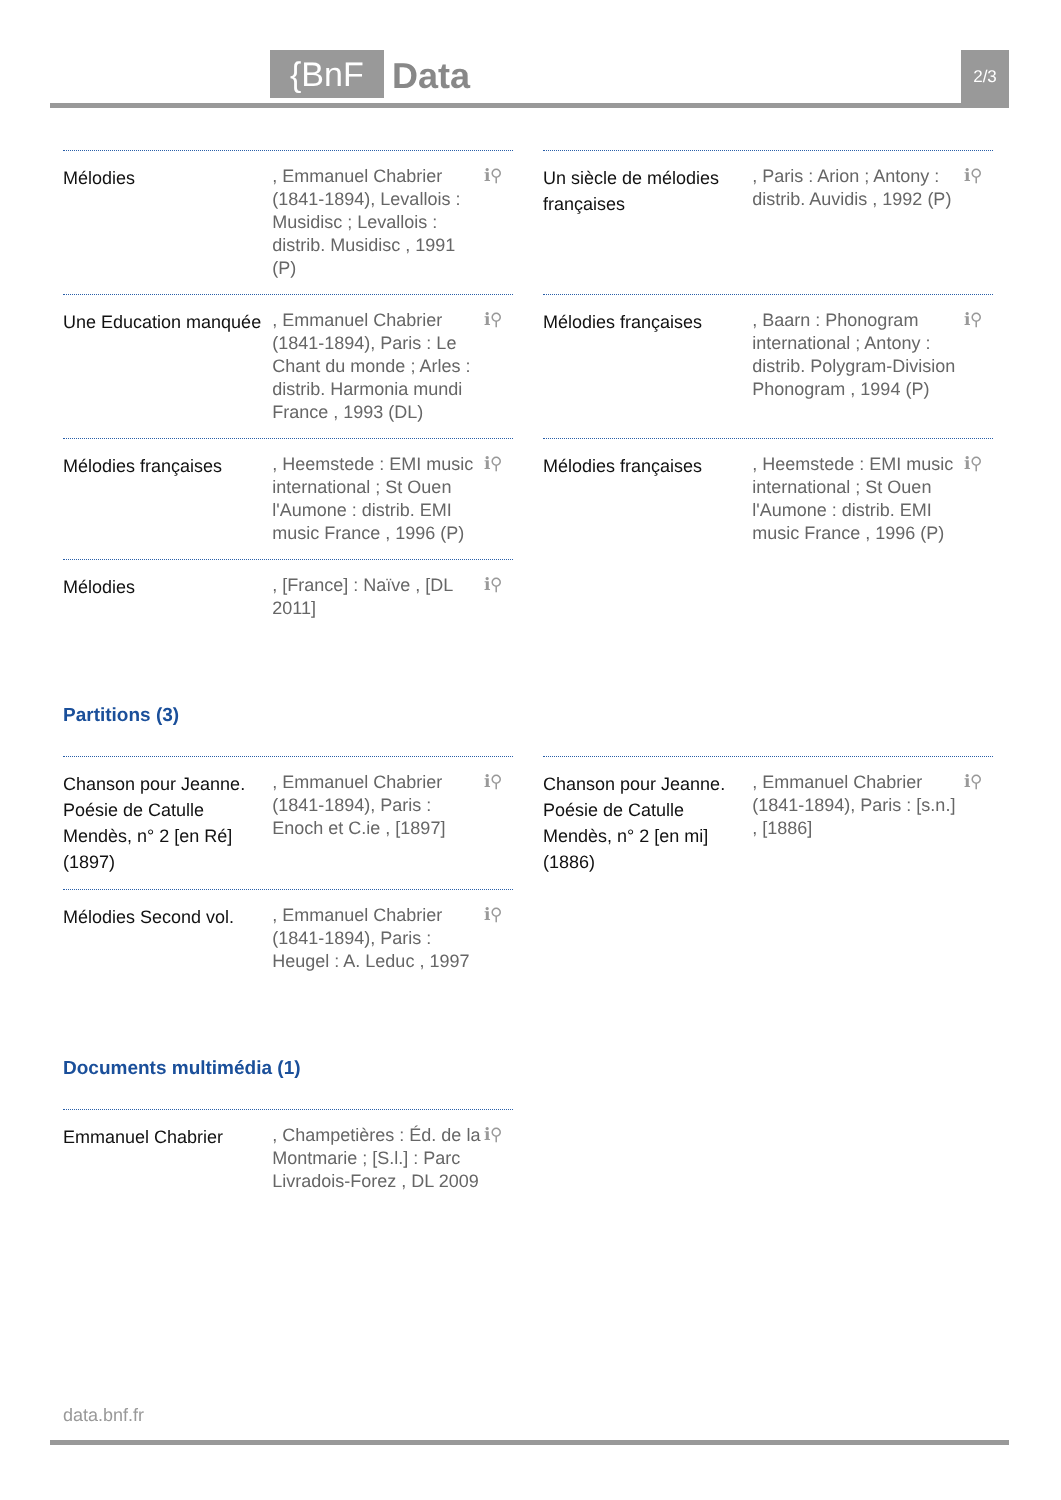{BnF Data 2/3
Mélodies
, Emmanuel Chabrier (1841-1894), Levallois : Musidisc ; Levallois : distrib. Musidisc , 1991 (P)
ℹ⚲
Un siècle de mélodies françaises
, Paris : Arion ; Antony : distrib. Auvidis , 1992 (P)
ℹ⚲
Une Education manquée
, Emmanuel Chabrier (1841-1894), Paris : Le Chant du monde ; Arles : distrib. Harmonia mundi France , 1993 (DL)
ℹ⚲
Mélodies françaises
, Baarn : Phonogram international ; Antony : distrib. Polygram-Division Phonogram , 1994 (P)
ℹ⚲
Mélodies françaises
, Heemstede : EMI music international ; St Ouen l'Aumone : distrib. EMI music France , 1996 (P)
ℹ⚲
Mélodies françaises
, Heemstede : EMI music international ; St Ouen l'Aumone : distrib. EMI music France , 1996 (P)
ℹ⚲
Mélodies
, [France] : Naïve , [DL 2011]
ℹ⚲
Partitions (3)
Chanson pour Jeanne. Poésie de Catulle Mendès, n° 2 [en Ré]
(1897)
, Emmanuel Chabrier (1841-1894), Paris : Enoch et C.ie , [1897]
ℹ⚲
Chanson pour Jeanne. Poésie de Catulle Mendès, n° 2 [en mi]
(1886)
, Emmanuel Chabrier (1841-1894), Paris : [s.n.] , [1886]
ℹ⚲
Mélodies Second vol.
, Emmanuel Chabrier (1841-1894), Paris : Heugel : A. Leduc , 1997
ℹ⚲
Documents multimédia (1)
Emmanuel Chabrier
, Champetières : Éd. de la Montmarie ; [S.l.] : Parc Livradois-Forez , DL 2009
ℹ⚲
data.bnf.fr